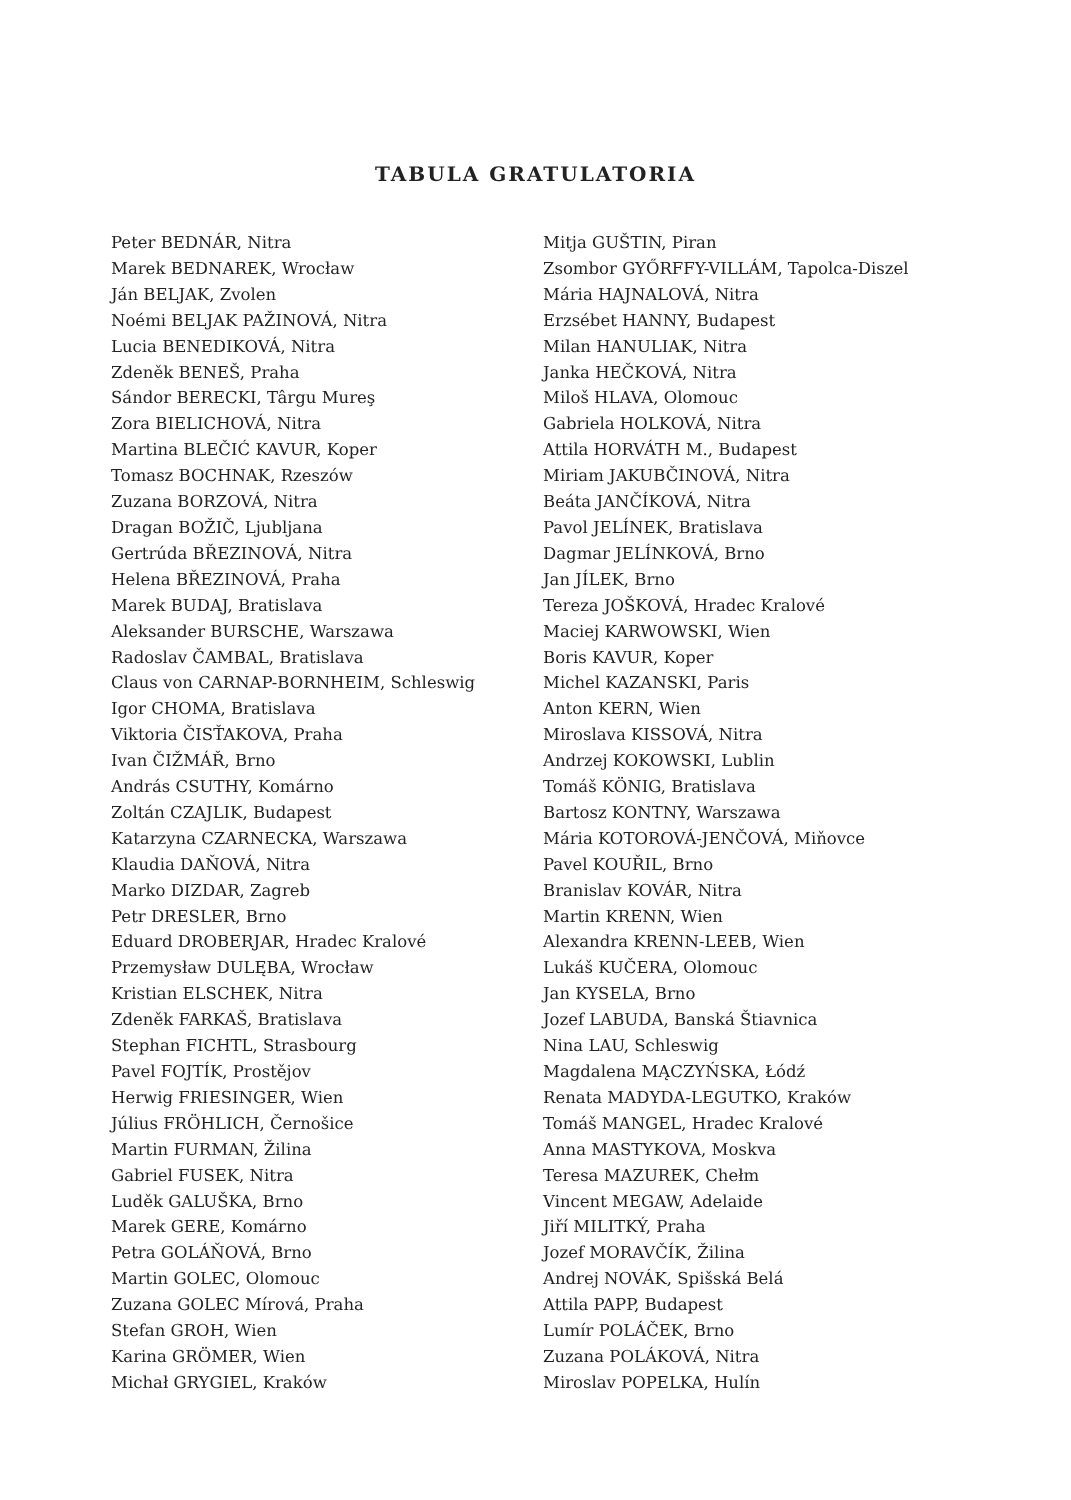TABULA GRATULATORIA
Peter BEDNÁR, Nitra
Marek BEDNAREK, Wrocław
Ján BELJAK, Zvolen
Noémi BELJAK PAŽINOVÁ, Nitra
Lucia BENEDIKOVÁ, Nitra
Zdeněk BENEŠ, Praha
Sándor BERECKI, Târgu Mureş
Zora BIELICHOVÁ, Nitra
Martina BLEČIĆ KAVUR, Koper
Tomasz BOCHNAK, Rzeszów
Zuzana BORZOVÁ, Nitra
Dragan BOŽIČ, Ljubljana
Gertrúda BŘEZINOVÁ, Nitra
Helena BŘEZINOVÁ, Praha
Marek BUDAJ, Bratislava
Aleksander BURSCHE, Warszawa
Radoslav ČAMBAL, Bratislava
Claus von CARNAP-BORNHEIM, Schleswig
Igor CHOMA, Bratislava
Viktoria ČISŤAKOVA, Praha
Ivan ČIŽMÁŘ, Brno
András CSUTHY, Komárno
Zoltán CZAJLIK, Budapest
Katarzyna CZARNECKA, Warszawa
Klaudia DAŇOVÁ, Nitra
Marko DIZDAR, Zagreb
Petr DRESLER, Brno
Eduard DROBERJAR, Hradec Kralové
Przemysław DULĘBA, Wrocław
Kristian ELSCHEK, Nitra
Zdeněk FARKAŠ, Bratislava
Stephan FICHTL, Strasbourg
Pavel FOJTÍK, Prostějov
Herwig FRIESINGER, Wien
Július FRÖHLICH, Černošice
Martin FURMAN, Žilina
Gabriel FUSEK, Nitra
Luděk GALUŠKA, Brno
Marek GERE, Komárno
Petra GOLÁŇOVÁ, Brno
Martin GOLEC, Olomouc
Zuzana GOLEC Mírová, Praha
Stefan GROH, Wien
Karina GRÖMER, Wien
Michał GRYGIEL, Kraków
Mitja GUŠTIN, Piran
Zsombor GYŐRFFY-VILLÁM, Tapolca-Diszel
Mária HAJNALOVÁ, Nitra
Erzsébet HANNY, Budapest
Milan HANULIAK, Nitra
Janka HEČKOVÁ, Nitra
Miloš HLAVA, Olomouc
Gabriela HOLKOVÁ, Nitra
Attila HORVÁTH M., Budapest
Miriam JAKUBČINOVÁ, Nitra
Beáta JANČÍKOVÁ, Nitra
Pavol JELÍNEK, Bratislava
Dagmar JELÍNKOVÁ, Brno
Jan JÍLEK, Brno
Tereza JOŠKOVÁ, Hradec Kralové
Maciej KARWOWSKI, Wien
Boris KAVUR, Koper
Michel KAZANSKI, Paris
Anton KERN, Wien
Miroslava KISSOVÁ, Nitra
Andrzej KOKOWSKI, Lublin
Tomáš KÖNIG, Bratislava
Bartosz KONTNY, Warszawa
Mária KOTOROVÁ-JENČOVÁ, Miňovce
Pavel KOUŘIL, Brno
Branislav KOVÁR, Nitra
Martin KRENN, Wien
Alexandra KRENN-LEEB, Wien
Lukáš KUČERA, Olomouc
Jan KYSELA, Brno
Jozef LABUDA, Banská Štiavnica
Nina LAU, Schleswig
Magdalena MĄCZYŃSKA, Łódź
Renata MADYDA-LEGUTKO, Kraków
Tomáš MANGEL, Hradec Kralové
Anna MASTYKOVA, Moskva
Teresa MAZUREK, Chełm
Vincent MEGAW, Adelaide
Jiří MILITKÝ, Praha
Jozef MORAVČÍK, Žilina
Andrej NOVÁK, Spišská Belá
Attila PAPP, Budapest
Lumír POLÁČEK, Brno
Zuzana POLÁKOVÁ, Nitra
Miroslav POPELKA, Hulín